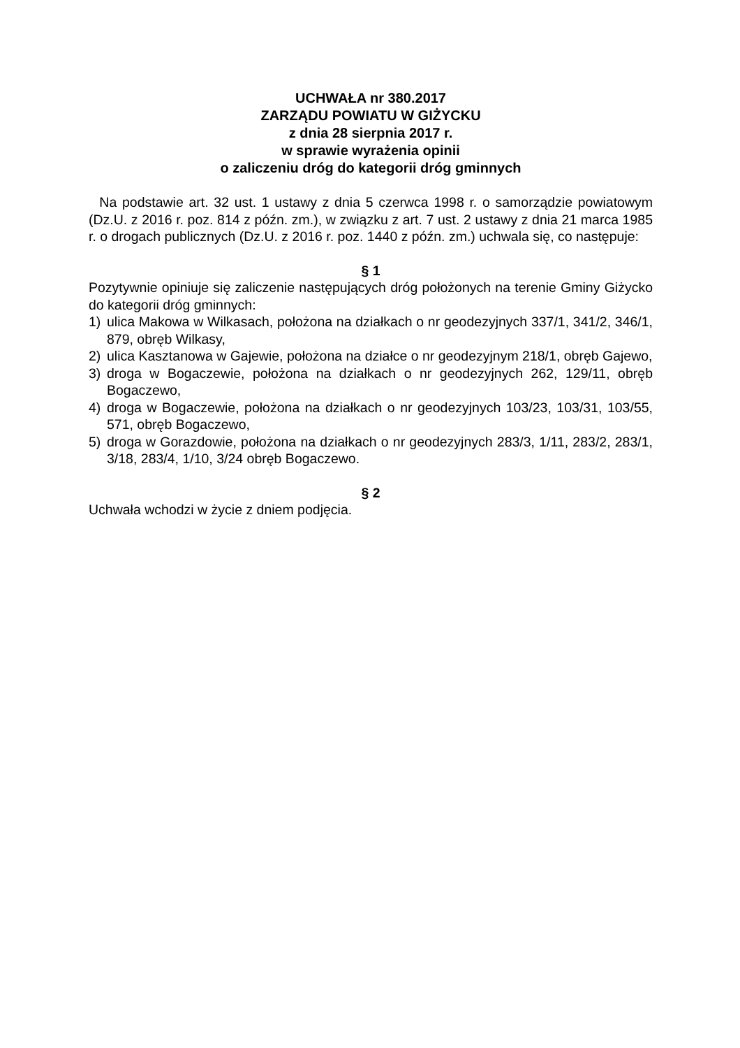UCHWAŁA nr 380.2017
ZARZĄDU POWIATU W GIŻYCKU
z dnia 28 sierpnia 2017 r.
w sprawie wyrażenia opinii
o zaliczeniu dróg do kategorii dróg gminnych
Na podstawie art. 32 ust. 1 ustawy z dnia 5 czerwca 1998 r. o samorządzie powiatowym (Dz.U. z 2016 r. poz. 814 z późn. zm.), w związku z art. 7 ust. 2 ustawy z dnia 21 marca 1985 r. o drogach publicznych (Dz.U. z 2016 r. poz. 1440 z późn. zm.) uchwala się, co następuje:
§ 1
Pozytywnie opiniuje się zaliczenie następujących dróg położonych na terenie Gminy Giżycko do kategorii dróg gminnych:
1) ulica Makowa w Wilkasach, położona na działkach o nr geodezyjnych 337/1, 341/2, 346/1, 879, obręb Wilkasy,
2) ulica Kasztanowa w Gajewie, położona na działce o nr geodezyjnym 218/1, obręb Gajewo,
3) droga w Bogaczewie, położona na działkach o nr geodezyjnych 262, 129/11, obręb Bogaczewo,
4) droga w Bogaczewie, położona na działkach o nr geodezyjnych 103/23, 103/31, 103/55, 571, obręb Bogaczewo,
5) droga w Gorazdowie, położona na działkach o nr geodezyjnych 283/3, 1/11, 283/2, 283/1, 3/18, 283/4, 1/10, 3/24 obręb Bogaczewo.
§ 2
Uchwała wchodzi w życie z dniem podjęcia.